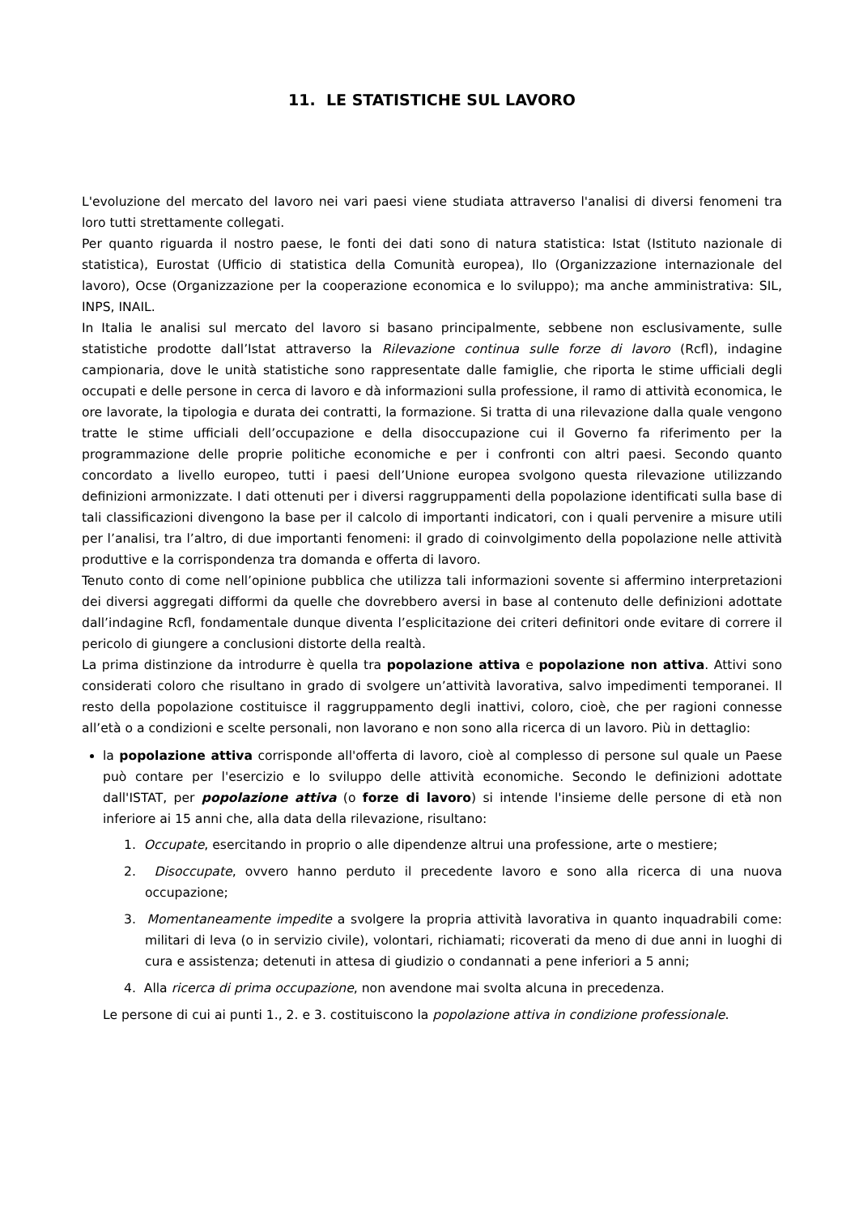11. LE STATISTICHE SUL LAVORO
L'evoluzione del mercato del lavoro nei vari paesi viene studiata attraverso l'analisi di diversi fenomeni tra loro tutti strettamente collegati.
Per quanto riguarda il nostro paese, le fonti dei dati sono di natura statistica: Istat (Istituto nazionale di statistica), Eurostat (Ufficio di statistica della Comunità europea), Ilo (Organizzazione internazionale del lavoro), Ocse (Organizzazione per la cooperazione economica e lo sviluppo); ma anche amministrativa: SIL, INPS, INAIL.
In Italia le analisi sul mercato del lavoro si basano principalmente, sebbene non esclusivamente, sulle statistiche prodotte dall’Istat attraverso la Rilevazione continua sulle forze di lavoro (Rcfl), indagine campionaria, dove le unità statistiche sono rappresentate dalle famiglie, che riporta le stime ufficiali degli occupati e delle persone in cerca di lavoro e dà informazioni sulla professione, il ramo di attività economica, le ore lavorate, la tipologia e durata dei contratti, la formazione. Si tratta di una rilevazione dalla quale vengono tratte le stime ufficiali dell’occupazione e della disoccupazione cui il Governo fa riferimento per la programmazione delle proprie politiche economiche e per i confronti con altri paesi. Secondo quanto concordato a livello europeo, tutti i paesi dell’Unione europea svolgono questa rilevazione utilizzando definizioni armonizzate. I dati ottenuti per i diversi raggruppamenti della popolazione identificati sulla base di tali classificazioni divengono la base per il calcolo di importanti indicatori, con i quali pervenire a misure utili per l’analisi, tra l’altro, di due importanti fenomeni: il grado di coinvolgimento della popolazione nelle attività produttive e la corrispondenza tra domanda e offerta di lavoro.
Tenuto conto di come nell’opinione pubblica che utilizza tali informazioni sovente si affermino interpretazioni dei diversi aggregati difformi da quelle che dovrebbero aversi in base al contenuto delle definizioni adottate dall’indagine Rcfl, fondamentale dunque diventa l’esplicitazione dei criteri definitori onde evitare di correre il pericolo di giungere a conclusioni distorte della realtà.
La prima distinzione da introdurre è quella tra popolazione attiva e popolazione non attiva. Attivi sono considerati coloro che risultano in grado di svolgere un’attività lavorativa, salvo impedimenti temporanei. Il resto della popolazione costituisce il raggruppamento degli inattivi, coloro, cioè, che per ragioni connesse all’età o a condizioni e scelte personali, non lavorano e non sono alla ricerca di un lavoro. Più in dettaglio:
la popolazione attiva corrisponde all'offerta di lavoro, cioè al complesso di persone sul quale un Paese può contare per l'esercizio e lo sviluppo delle attività economiche. Secondo le definizioni adottate dall'ISTAT, per popolazione attiva (o forze di lavoro) si intende l'insieme delle persone di età non inferiore ai 15 anni che, alla data della rilevazione, risultano:
1. Occupate, esercitando in proprio o alle dipendenze altrui una professione, arte o mestiere;
2. Disoccupate, ovvero hanno perduto il precedente lavoro e sono alla ricerca di una nuova occupazione;
3. Momentaneamente impedite a svolgere la propria attività lavorativa in quanto inquadrabili come: militari di leva (o in servizio civile), volontari, richiamati; ricoverati da meno di due anni in luoghi di cura e assistenza; detenuti in attesa di giudizio o condannati a pene inferiori a 5 anni;
4. Alla ricerca di prima occupazione, non avendone mai svolta alcuna in precedenza.
Le persone di cui ai punti 1., 2. e 3. costituiscono la popolazione attiva in condizione professionale.